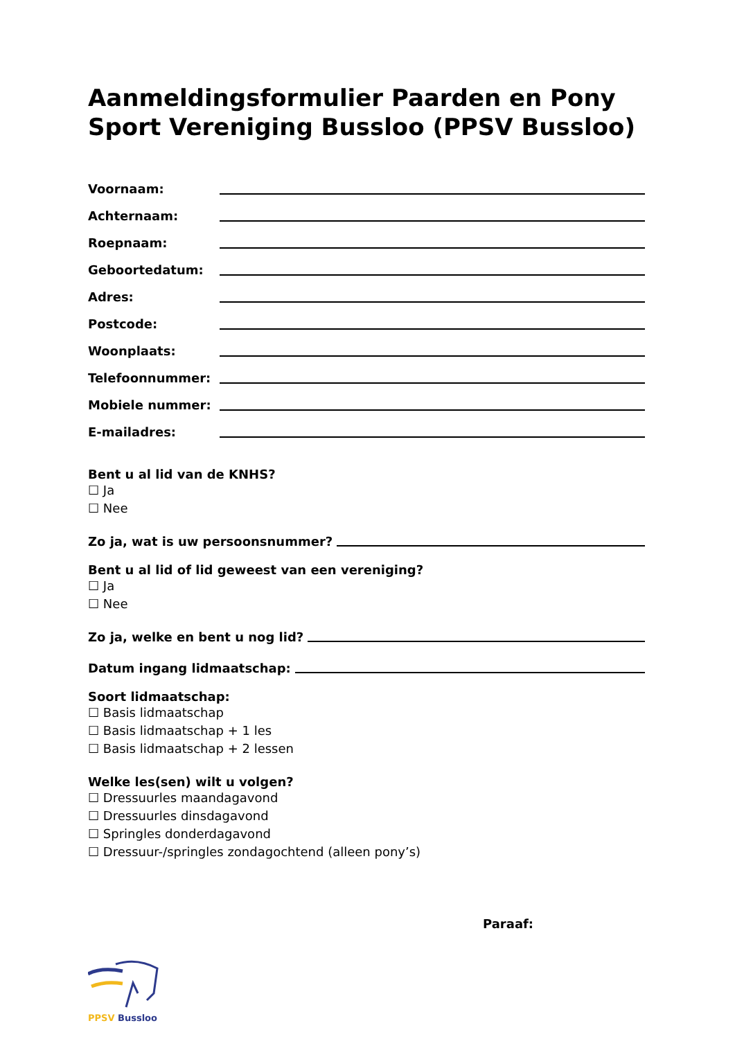Aanmeldingsformulier Paarden en Pony Sport Vereniging Bussloo (PPSV Bussloo)
Voornaam:
Achternaam:
Roepnaam:
Geboortedatum:
Adres:
Postcode:
Woonplaats:
Telefoonnummer:
Mobiele nummer:
E-mailadres:
Bent u al lid van de KNHS?
☐ Ja
☐ Nee
Zo ja, wat is uw persoonsnummer?
Bent u al lid of lid geweest van een vereniging?
☐ Ja
☐ Nee
Zo ja, welke en bent u nog lid?
Datum ingang lidmaatschap:
Soort lidmaatschap:
☐ Basis lidmaatschap
☐ Basis lidmaatschap + 1 les
☐ Basis lidmaatschap + 2 lessen
Welke les(sen) wilt u volgen?
☐ Dressuurles maandagavond
☐ Dressuurles dinsdagavond
☐ Springles donderdagavond
☐ Dressuur-/springles zondagochtend (alleen pony’s)
Paraaf:
PPSV Bussloo